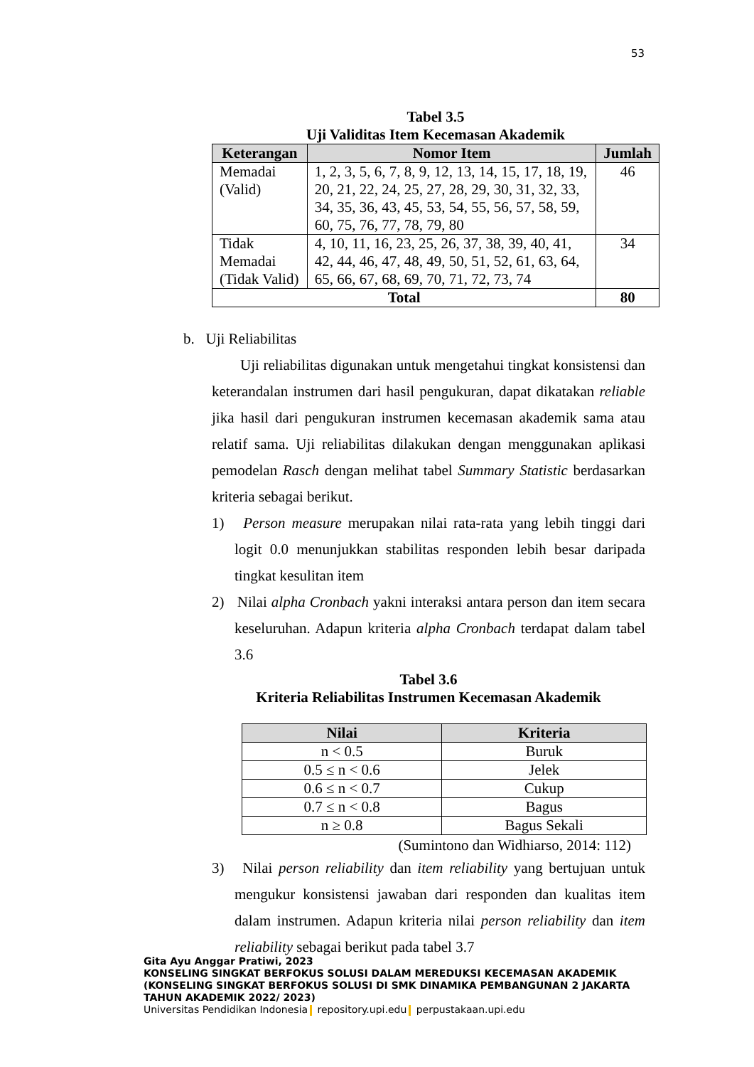53
Tabel 3.5
Uji Validitas Item Kecemasan Akademik
| Keterangan | Nomor Item | Jumlah |
| --- | --- | --- |
| Memadai (Valid) | 1, 2, 3, 5, 6, 7, 8, 9, 12, 13, 14, 15, 17, 18, 19, 20, 21, 22, 24, 25, 27, 28, 29, 30, 31, 32, 33, 34, 35, 36, 43, 45, 53, 54, 55, 56, 57, 58, 59, 60, 75, 76, 77, 78, 79, 80 | 46 |
| Tidak Memadai (Tidak Valid) | 4, 10, 11, 16, 23, 25, 26, 37, 38, 39, 40, 41, 42, 44, 46, 47, 48, 49, 50, 51, 52, 61, 63, 64, 65, 66, 67, 68, 69, 70, 71, 72, 73, 74 | 34 |
| Total | | 80 |
b. Uji Reliabilitas
Uji reliabilitas digunakan untuk mengetahui tingkat konsistensi dan keterandalan instrumen dari hasil pengukuran, dapat dikatakan reliable jika hasil dari pengukuran instrumen kecemasan akademik sama atau relatif sama. Uji reliabilitas dilakukan dengan menggunakan aplikasi pemodelan Rasch dengan melihat tabel Summary Statistic berdasarkan kriteria sebagai berikut.
1) Person measure merupakan nilai rata-rata yang lebih tinggi dari logit 0.0 menunjukkan stabilitas responden lebih besar daripada tingkat kesulitan item
2) Nilai alpha Cronbach yakni interaksi antara person dan item secara keseluruhan. Adapun kriteria alpha Cronbach terdapat dalam tabel 3.6
Tabel 3.6
Kriteria Reliabilitas Instrumen Kecemasan Akademik
| Nilai | Kriteria |
| --- | --- |
| n < 0.5 | Buruk |
| 0.5 ≤ n < 0.6 | Jelek |
| 0.6 ≤ n < 0.7 | Cukup |
| 0.7 ≤ n < 0.8 | Bagus |
| n ≥ 0.8 | Bagus Sekali |
(Sumintono dan Widhiarso, 2014: 112)
3) Nilai person reliability dan item reliability yang bertujuan untuk mengukur konsistensi jawaban dari responden dan kualitas item dalam instrumen. Adapun kriteria nilai person reliability dan item reliability sebagai berikut pada tabel 3.7
Gita Ayu Anggar Pratiwi, 2023
KONSELING SINGKAT BERFOKUS SOLUSI DALAM MEREDUKSI KECEMASAN AKADEMIK
(KONSELING SINGKAT BERFOKUS SOLUSI DI SMK DINAMIKA PEMBANGUNAN 2 JAKARTA
TAHUN AKADEMIK 2022/ 2023)
Universitas Pendidikan Indonesia repository.upi.edu perpustakaan.upi.edu